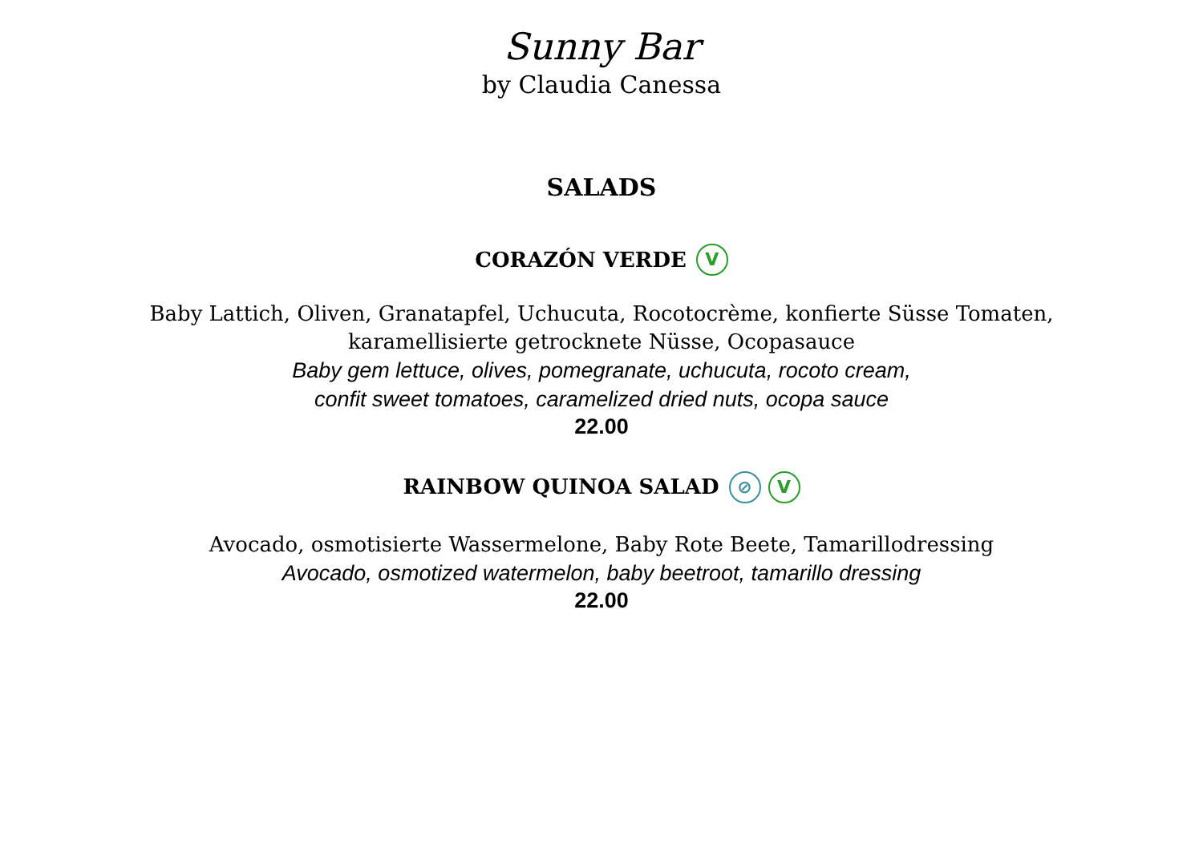Sunny Bar
by Claudia Canessa
SALADS
CORAZÓN VERDE V
Baby Lattich, Oliven, Granatapfel, Uchucuta, Rocotocrème, konfierte Süsse Tomaten,
karamellisierte getrocknete Nüsse, Ocopasauce
Baby gem lettuce, olives, pomegranate, uchucuta, rocoto cream,
confit sweet tomatoes, caramelized dried nuts, ocopa sauce
22.00
RAINBOW QUINOA SALAD ⊘ V
Avocado, osmotisierte Wassermelone, Baby Rote Beete, Tamarillodressing
Avocado, osmotized watermelon, baby beetroot, tamarillo dressing
22.00